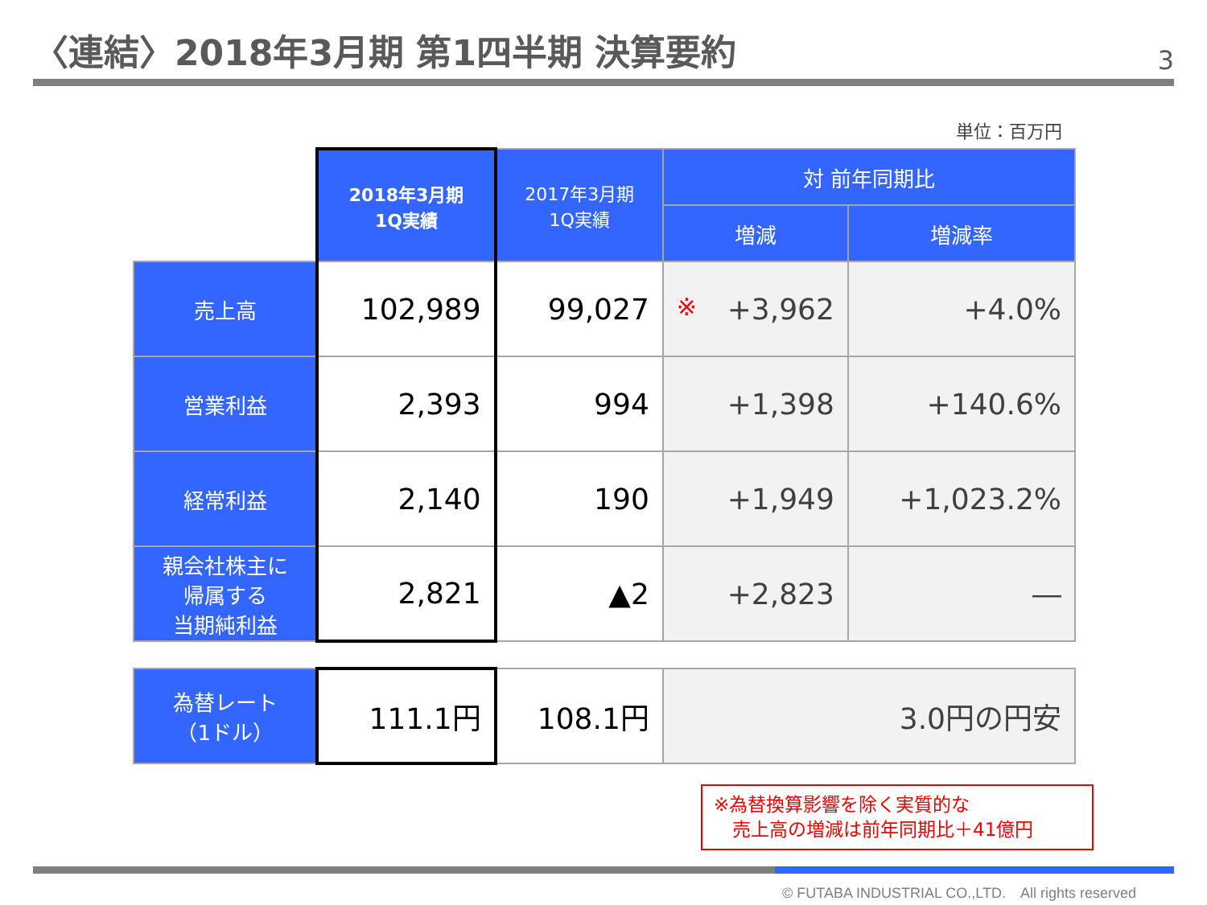〈連結〉2018年3月期 第1四半期 決算要約
3
単位：百万円
| | 2018年3月期 1Q実績 | 2017年3月期 1Q実績 | 対 前年同期比 | |
| | | | 増減 | 増減率 |
| 売上高 | 102,989 | 99,027 | ※ +3,962 | +4.0% |
| 営業利益 | 2,393 | 994 | +1,398 | +140.6% |
| 経常利益 | 2,140 | 190 | +1,949 | +1,023.2% |
| 親会社株主に 帰属する 当期純利益 | 2,821 | ▲2 | +2,823 | ― |
| 為替レート （1ドル） | 111.1円 | 108.1円 | 3.0円の円安 | |
※為替換算影響を除く実質的な
　売上高の増減は前年同期比＋41億円
© FUTABA INDUSTRIAL CO.,LTD.　All rights reserved